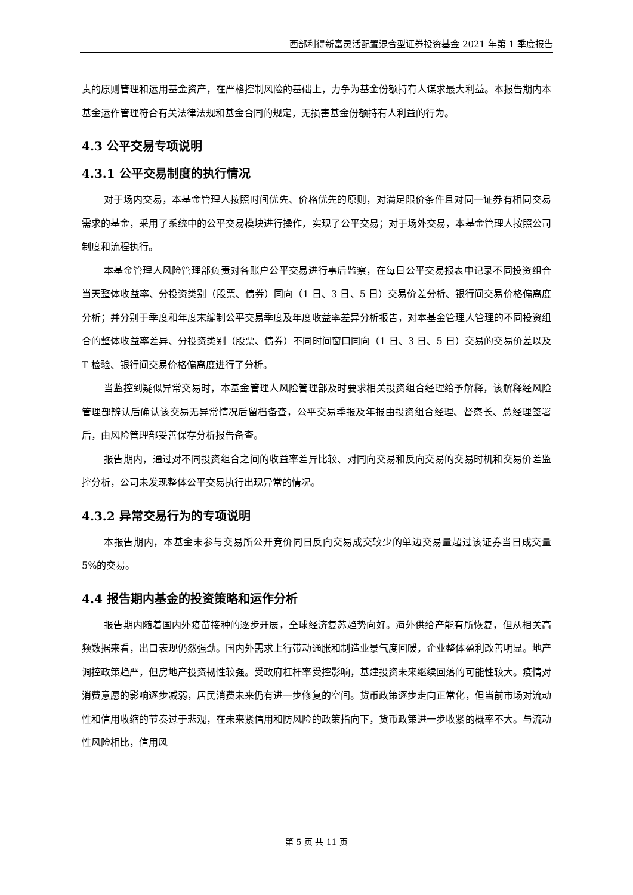西部利得新富灵活配置混合型证券投资基金 2021 年第 1 季度报告
责的原则管理和运用基金资产，在严格控制风险的基础上，力争为基金份额持有人谋求最大利益。本报告期内本基金运作管理符合有关法律法规和基金合同的规定，无损害基金份额持有人利益的行为。
4.3 公平交易专项说明
4.3.1 公平交易制度的执行情况
对于场内交易，本基金管理人按照时间优先、价格优先的原则，对满足限价条件且对同一证券有相同交易需求的基金，采用了系统中的公平交易模块进行操作，实现了公平交易；对于场外交易，本基金管理人按照公司制度和流程执行。
本基金管理人风险管理部负责对各账户公平交易进行事后监察，在每日公平交易报表中记录不同投资组合当天整体收益率、分投资类别（股票、债券）同向（1 日、3 日、5 日）交易价差分析、银行间交易价格偏离度分析；并分别于季度和年度末编制公平交易季度及年度收益率差异分析报告，对本基金管理人管理的不同投资组合的整体收益率差异、分投资类别（股票、债券）不同时间窗口同向（1 日、3 日、5 日）交易的交易价差以及 T 检验、银行间交易价格偏离度进行了分析。
当监控到疑似异常交易时，本基金管理人风险管理部及时要求相关投资组合经理给予解释，该解释经风险管理部辨认后确认该交易无异常情况后留档备查，公平交易季报及年报由投资组合经理、督察长、总经理签署后，由风险管理部妥善保存分析报告备查。
报告期内，通过对不同投资组合之间的收益率差异比较、对同向交易和反向交易的交易时机和交易价差监控分析，公司未发现整体公平交易执行出现异常的情况。
4.3.2 异常交易行为的专项说明
本报告期内，本基金未参与交易所公开竞价同日反向交易成交较少的单边交易量超过该证券当日成交量 5%的交易。
4.4 报告期内基金的投资策略和运作分析
报告期内随着国内外疫苗接种的逐步开展，全球经济复苏趋势向好。海外供给产能有所恢复，但从相关高频数据来看，出口表现仍然强劲。国内外需求上行带动通胀和制造业景气度回暖，企业整体盈利改善明显。地产调控政策趋严，但房地产投资韧性较强。受政府杠杆率受控影响，基建投资未来继续回落的可能性较大。疫情对消费意愿的影响逐步减弱，居民消费未来仍有进一步修复的空间。货币政策逐步走向正常化，但当前市场对流动性和信用收缩的节奏过于悲观，在未来紧信用和防风险的政策指向下，货币政策进一步收紧的概率不大。与流动性风险相比，信用风
第 5 页 共 11 页